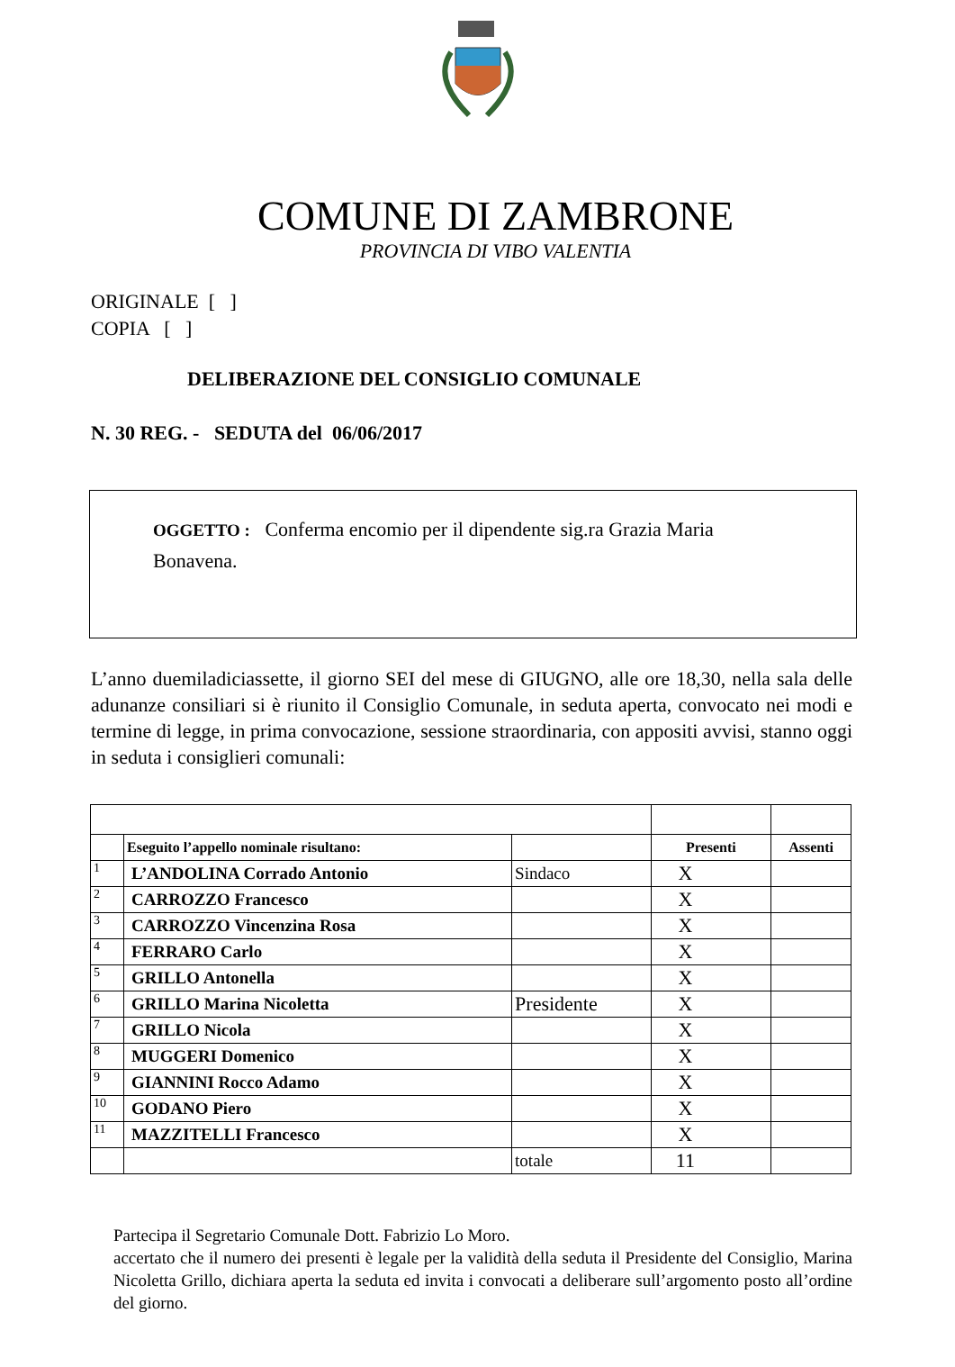COMUNE DI ZAMBRONE
PROVINCIA DI VIBO VALENTIA
ORIGINALE [ ]
COPIA [ ]
DELIBERAZIONE DEL CONSIGLIO COMUNALE
N. 30 REG. - SEDUTA del 06/06/2017
OGGETTO : Conferma encomio per il dipendente sig.ra Grazia Maria Bonavena.
L’anno duemiladiciassette, il giorno SEI del mese di GIUGNO, alle ore 18,30, nella sala delle adunanze consiliari si è riunito il Consiglio Comunale, in seduta aperta, convocato nei modi e termine di legge, in prima convocazione, sessione straordinaria, con appositi avvisi, stanno oggi in seduta i consiglieri comunali:
| | Eseguito l’appello nominale risultano: | | Presenti | Assenti |
| 1 | L’ANDOLINA Corrado Antonio | Sindaco | X | |
| 2 | CARROZZO Francesco | | X | |
| 3 | CARROZZO Vincenzina Rosa | | X | |
| 4 | FERRARO Carlo | | X | |
| 5 | GRILLO Antonella | | X | |
| 6 | GRILLO Marina Nicoletta | Presidente | X | |
| 7 | GRILLO Nicola | | X | |
| 8 | MUGGERI Domenico | | X | |
| 9 | GIANNINI Rocco Adamo | | X | |
| 10 | GODANO Piero | | X | |
| 11 | MAZZITELLI Francesco | | X | |
| | | totale | 11 | |
Partecipa il Segretario Comunale Dott. Fabrizio Lo Moro.
accertato che il numero dei presenti è legale per la validità della seduta il Presidente del Consiglio, Marina Nicoletta Grillo, dichiara aperta la seduta ed invita i convocati a deliberare sull’argomento posto all’ordine del giorno.